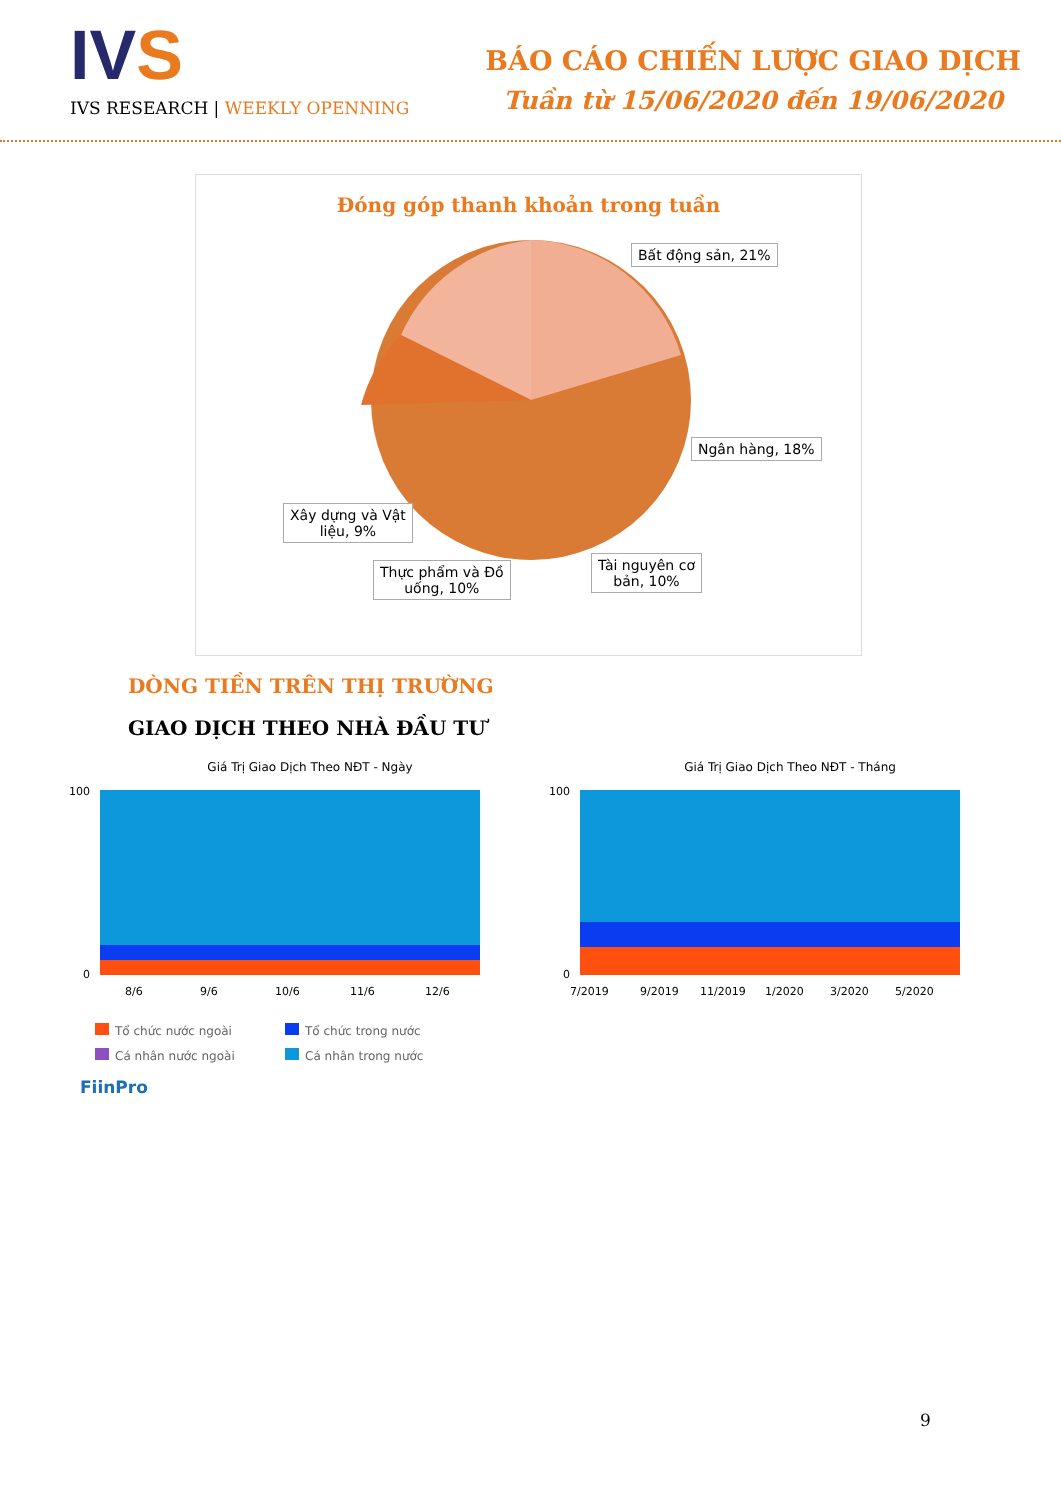IVS
IVS RESEARCH | WEEKLY OPENNING
BÁO CÁO CHIẾN LƯỢC GIAO DỊCH
Tuần từ 15/06/2020 đến 19/06/2020
Đóng góp thanh khoản trong tuần
Bất động sản, 21%
Ngân hàng, 18%
Tài nguyên cơ
bản, 10%
Thực phẩm và Đồ
uống, 10%
Xây dựng và Vật
liệu, 9%
DÒNG TIỀN TRÊN THỊ TRƯỜNG
GIAO DỊCH THEO NHÀ ĐẦU TƯ
Giá Trị Giao Dịch Theo NĐT - Ngày
100
0
8/6
9/6
10/6
11/6
12/6
Giá Trị Giao Dịch Theo NĐT - Tháng
100
0
7/2019
9/2019
11/2019
1/2020
3/2020
5/2020
Tổ chức nước ngoài Tổ chức trong nước Cá nhân nước ngoài Cá nhân trong nước
FiinPro
9